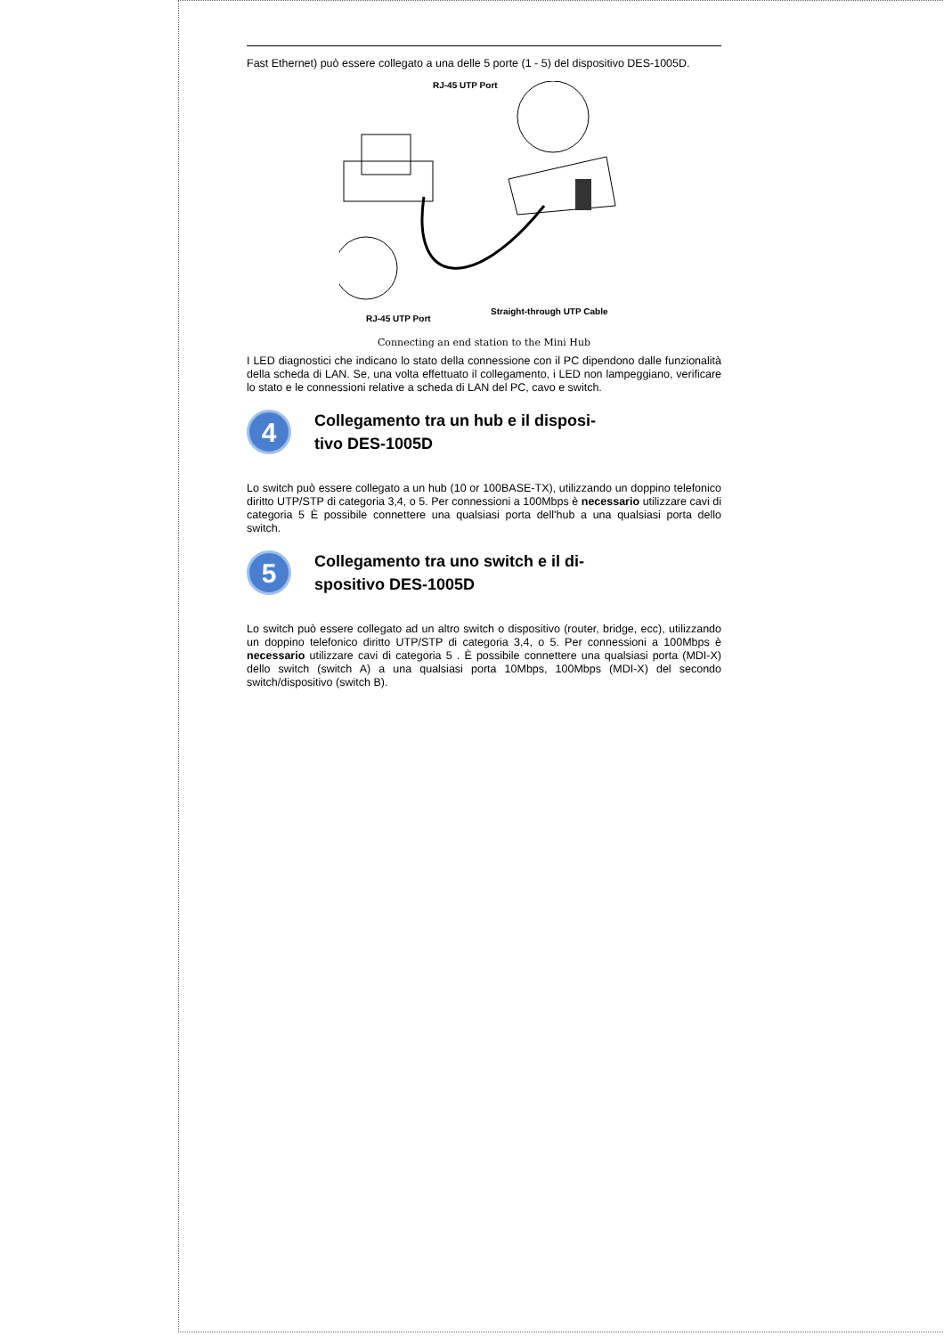Fast Ethernet) può essere collegato a una delle 5 porte (1 - 5) del dispositivo DES-1005D.
RJ-45 UTP Port
RJ-45 UTP Port
Straight-through UTP Cable
Connecting an end station to the Mini Hub
I LED diagnostici che indicano lo stato della connessione con il PC dipendono dalle funzionalità della scheda di LAN. Se, una volta effettuato il collegamento, i LED non lampeggiano, verificare lo stato e le connessioni relative a scheda di LAN del PC, cavo e switch.
4
Collegamento tra un hub e il disposi-
tivo DES-1005D
Lo switch può essere collegato a un hub (10 or 100BASE-TX), utilizzando un doppino telefonico diritto UTP/STP di categoria 3,4, o 5. Per connessioni a 100Mbps è necessario utilizzare cavi di categoria 5 È possibile connettere una qualsiasi porta dell'hub a una qualsiasi porta dello switch.
5
Collegamento tra uno switch e il di-
spositivo DES-1005D
Lo switch può essere collegato ad un altro switch o dispositivo (router, bridge, ecc), utilizzando un doppino telefonico diritto UTP/STP di categoria 3,4, o 5. Per connessioni a 100Mbps è necessario utilizzare cavi di categoria 5 . È possibile connettere una qualsiasi porta (MDI-X) dello switch (switch A) a una qualsiasi porta 10Mbps, 100Mbps (MDI-X) del secondo switch/dispositivo (switch B).